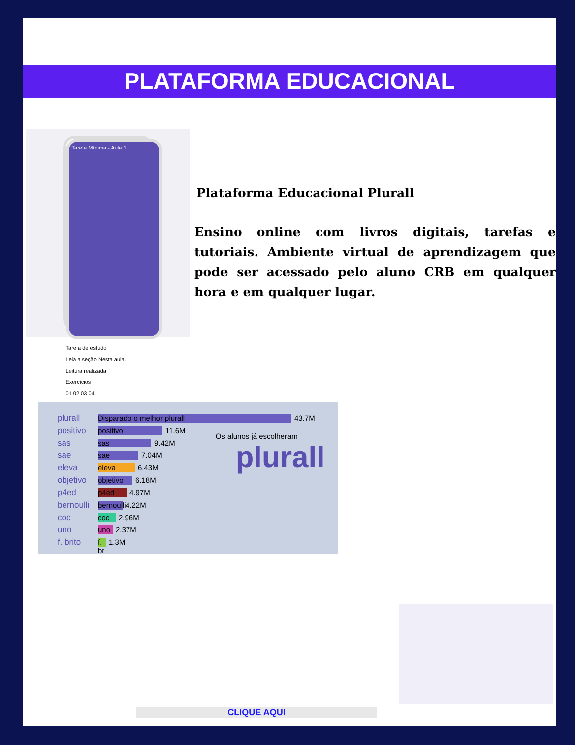PLATAFORMA EDUCACIONAL
Tarefa Mínima - Aula 1
Tarefa de estudo
Leia a seção Nesta aula.
Leitura realizada
Exercícios
01 02 03 04
Plataforma Educacional Plurall
Ensino online com livros digitais, tarefas e tutoriais. Ambiente virtual de aprendizagem que pode ser acessado pelo aluno CRB em qualquer hora e em qualquer lugar.
plurall Disparado o melhor plurall 43.7M
positivo positivo 11.6M
sas sas 9.42M
sae sae 7.04M
eleva eleva 6.43M
objetivo objetivo 6.18M
p4ed p4ed 4.97M
bernoulli bernoulli 4.22M
coc coc 2.96M
uno uno 2.37M
f. brito f. br 1.3M
Os alunos já escolheram
plurall
CLIQUE AQUI